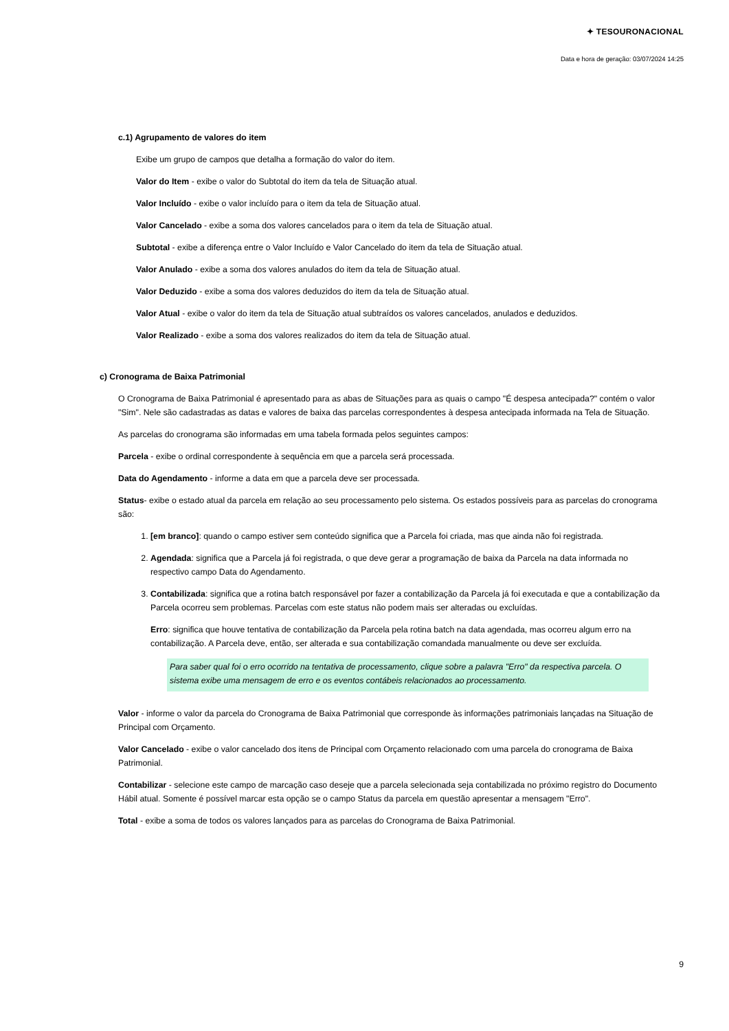✦ TESOURONACIONAL
Data e hora de geração: 03/07/2024 14:25
c.1) Agrupamento de valores do item
Exibe um grupo de campos que detalha a formação do valor do item.
Valor do Item - exibe o valor do Subtotal do item da tela de Situação atual.
Valor Incluído - exibe o valor incluído para o item da tela de Situação atual.
Valor Cancelado - exibe a soma dos valores cancelados para o item da tela de Situação atual.
Subtotal - exibe a diferença entre o Valor Incluído e Valor Cancelado do item da tela de Situação atual.
Valor Anulado - exibe a soma dos valores anulados do item da tela de Situação atual.
Valor Deduzido - exibe a soma dos valores deduzidos do item da tela de Situação atual.
Valor Atual - exibe o valor do item da tela de Situação atual subtraídos os valores cancelados, anulados e deduzidos.
Valor Realizado - exibe a soma dos valores realizados do item da tela de Situação atual.
c) Cronograma de Baixa Patrimonial
O Cronograma de Baixa Patrimonial é apresentado para as abas de Situações para as quais o campo "É despesa antecipada?" contém o valor "Sim". Nele são cadastradas as datas e valores de baixa das parcelas correspondentes à despesa antecipada informada na Tela de Situação.
As parcelas do cronograma são informadas em uma tabela formada pelos seguintes campos:
Parcela - exibe o ordinal correspondente à sequência em que a parcela será processada.
Data do Agendamento - informe a data em que a parcela deve ser processada.
Status- exibe o estado atual da parcela em relação ao seu processamento pelo sistema. Os estados possíveis para as parcelas do cronograma são:
1. [em branco]: quando o campo estiver sem conteúdo significa que a Parcela foi criada, mas que ainda não foi registrada.
2. Agendada: significa que a Parcela já foi registrada, o que deve gerar a programação de baixa da Parcela na data informada no respectivo campo Data do Agendamento.
3. Contabilizada: significa que a rotina batch responsável por fazer a contabilização da Parcela já foi executada e que a contabilização da Parcela ocorreu sem problemas. Parcelas com este status não podem mais ser alteradas ou excluídas.
Erro: significa que houve tentativa de contabilização da Parcela pela rotina batch na data agendada, mas ocorreu algum erro na contabilização. A Parcela deve, então, ser alterada e sua contabilização comandada manualmente ou deve ser excluída.
Para saber qual foi o erro ocorrido na tentativa de processamento, clique sobre a palavra "Erro" da respectiva parcela. O sistema exibe uma mensagem de erro e os eventos contábeis relacionados ao processamento.
Valor - informe o valor da parcela do Cronograma de Baixa Patrimonial que corresponde às informações patrimoniais lançadas na Situação de Principal com Orçamento.
Valor Cancelado - exibe o valor cancelado dos itens de Principal com Orçamento relacionado com uma parcela do cronograma de Baixa Patrimonial.
Contabilizar - selecione este campo de marcação caso deseje que a parcela selecionada seja contabilizada no próximo registro do Documento Hábil atual. Somente é possível marcar esta opção se o campo Status da parcela em questão apresentar a mensagem "Erro".
Total - exibe a soma de todos os valores lançados para as parcelas do Cronograma de Baixa Patrimonial.
9